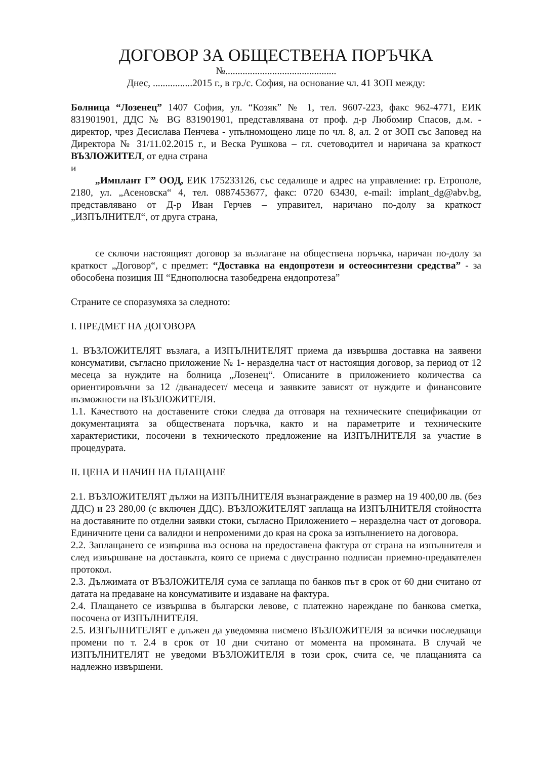ДОГОВОР ЗА ОБЩЕСТВЕНА ПОРЪЧКА
№.............................................
Днес, ................2015 г., в гр./с. София, на основание чл. 41 ЗОП между:
Болница “Лозенец” 1407 София, ул. “Козяк” № 1, тел. 9607-223, факс 962-4771, ЕИК 831901901, ДДС № BG 831901901, представлявана от проф. д-р Любомир Спасов, д.м. - директор, чрез Десислава Пенчева - упълномощено лице по чл. 8, ал. 2 от ЗОП със Заповед на Директора № 31/11.02.2015 г., и Веска Рушкова – гл. счетоводител и наричана за краткост ВЪЗЛОЖИТЕЛ, от една страна
и
„Имплант Г” ООД, ЕИК 175233126, със седалище и адрес на управление: гр. Етрополе, 2180, ул. „Асеновска“ 4, тел. 0887453677, факс: 0720 63430, e-mail: implant_dg@abv.bg, представлявано от Д-р Иван Герчев – управител, наричано по-долу за краткост „ИЗПЪЛНИТЕЛ“, от друга страна,
се сключи настоящият договор за възлагане на обществена поръчка, наричан по-долу за краткост „Договор“, с предмет: “Доставка на ендопротези и остеосинтезни средства” - за обособена позиция III “Еднополюсна тазобедрена ендопротеза”
Страните се споразумяха за следното:
I. ПРЕДМЕТ НА ДОГОВОРА
1. ВЪЗЛОЖИТЕЛЯТ възлага, а ИЗПЪЛНИТЕЛЯТ приема да извършва доставка на заявени консумативи, съгласно приложение № 1- неразделна част от настоящия договор, за период от 12 месеца за нуждите на болница „Лозенец“. Описаните в приложението количества са ориентировъчни за 12 /дванадесет/ месеца и заявките зависят от нуждите и финансовите възможности на ВЪЗЛОЖИТЕЛЯ.
1.1. Качеството на доставените стоки следва да отговаря на техническите спецификации от документацията за обществената поръчка, както и на параметрите и техническите характеристики, посочени в техническото предложение на ИЗПЪЛНИТЕЛЯ за участие в процедурата.
II. ЦЕНА И НАЧИН НА ПЛАЩАНЕ
2.1. ВЪЗЛОЖИТЕЛЯТ дължи на ИЗПЪЛНИТЕЛЯ възнаграждение в размер на 19 400,00 лв. (без ДДС) и 23 280,00 (с включен ДДС). ВЪЗЛОЖИТЕЛЯТ заплаща на ИЗПЪЛНИТЕЛЯ стойността на доставяните по отделни заявки стоки, съгласно Приложението – неразделна част от договора. Единичните цени са валидни и непроменими до края на срока за изпълнението на договора.
2.2. Заплащането се извършва въз основа на предоставена фактура от страна на изпълнителя и след извършване на доставката, която се приема с двустранно подписан приемно-предавателен протокол.
2.3. Дължимата от ВЪЗЛОЖИТЕЛЯ сума се заплаща по банков път в срок от 60 дни считано от датата на предаване на консумативите и издаване на фактура.
2.4. Плащането се извършва в български левове, с платежно нареждане по банкова сметка, посочена от ИЗПЪЛНИТЕЛЯ.
2.5. ИЗПЪЛНИТЕЛЯТ е длъжен да уведомява писмено ВЪЗЛОЖИТЕЛЯ за всички последващи промени по т. 2.4 в срок от 10 дни считано от момента на промяната. В случай че ИЗПЪЛНИТЕЛЯТ не уведоми ВЪЗЛОЖИТЕЛЯ в този срок, счита се, че плащанията са надлежно извършени.